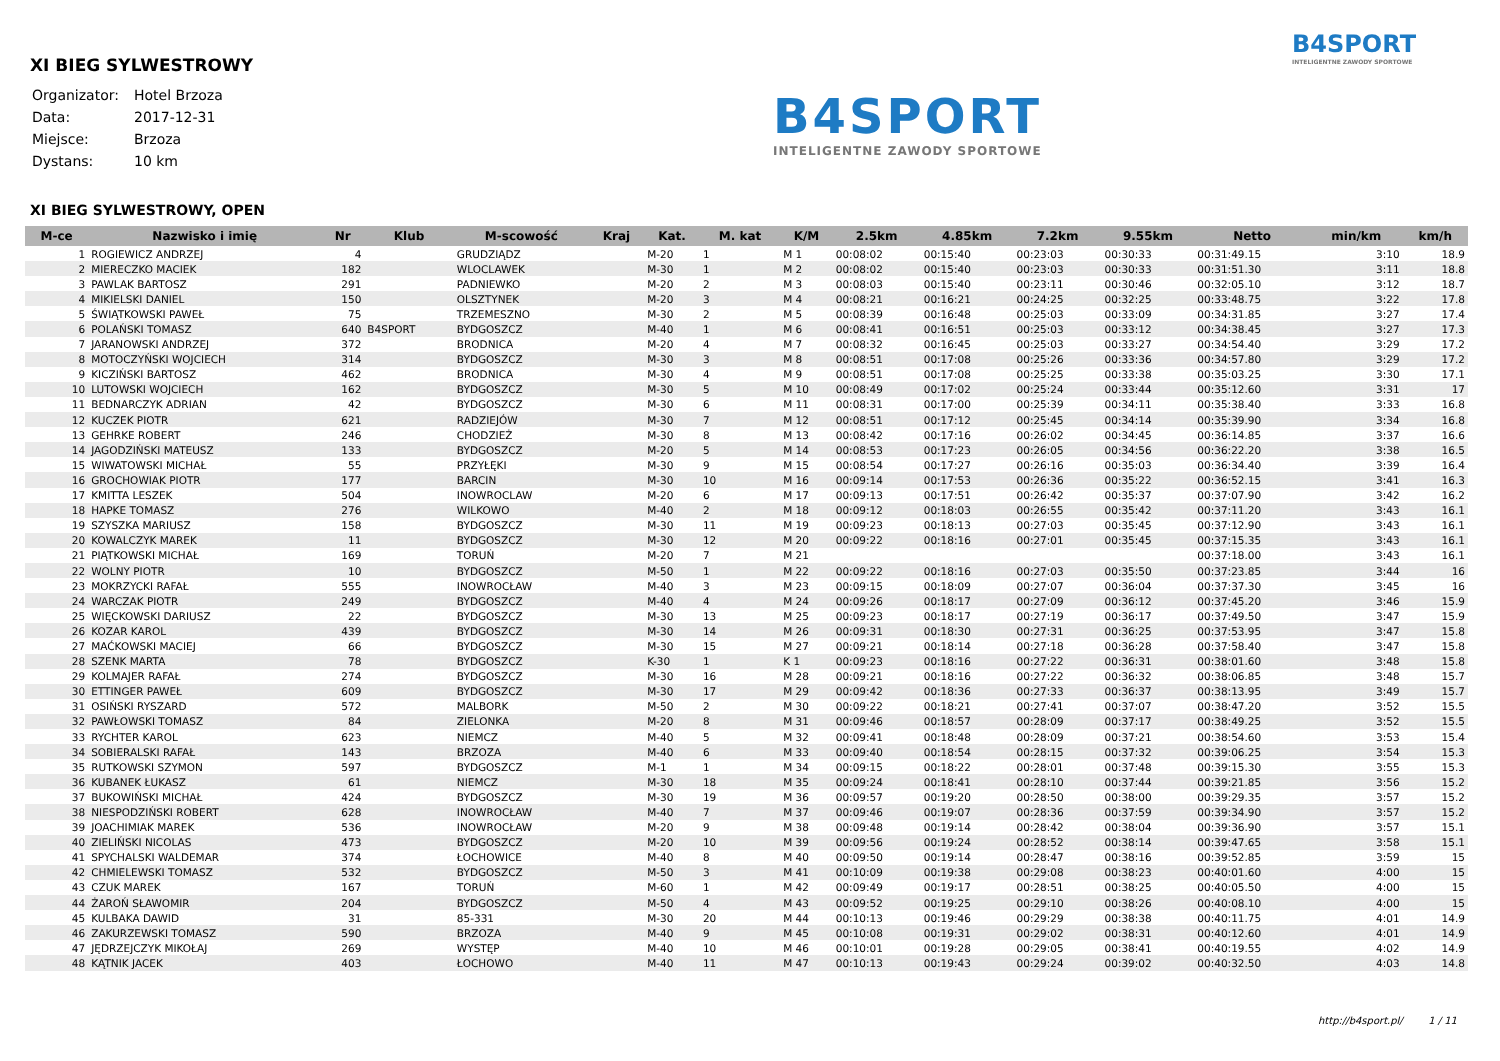XI BIEG SYLWESTROWY
| Organizator: | Hotel Brzoza |
| Data: | 2017-12-31 |
| Miejsce: | Brzoza |
| Dystans: | 10 km |
B4SPORT
INTELIGENTNE ZAWODY SPORTOWE
B4SPORT
INTELIGENTNE ZAWODY SPORTOWE
XI BIEG SYLWESTROWY, OPEN
| M-ce | Nazwisko i imię | Nr | Klub | M-scowość | Kraj | Kat. | M. kat | K/M | 2.5km | 4.85km | 7.2km | 9.55km | Netto | min/km | km/h |
| --- | --- | --- | --- | --- | --- | --- | --- | --- | --- | --- | --- | --- | --- | --- | --- |
| 1 | ROGIEWICZ ANDRZEJ | 4 | | GRUDZIĄDZ | | M-20 | 1 | M 1 | 00:08:02 | 00:15:40 | 00:23:03 | 00:30:33 | 00:31:49.15 | 3:10 | 18.9 |
| 2 | MIERECZKO MACIEK | 182 | | WLOCLAWEK | | M-30 | 1 | M 2 | 00:08:02 | 00:15:40 | 00:23:03 | 00:30:33 | 00:31:51.30 | 3:11 | 18.8 |
| 3 | PAWLAK BARTOSZ | 291 | | PADNIEWKO | | M-20 | 2 | M 3 | 00:08:03 | 00:15:40 | 00:23:11 | 00:30:46 | 00:32:05.10 | 3:12 | 18.7 |
| 4 | MIKIELSKI DANIEL | 150 | | OLSZTYNEK | | M-20 | 3 | M 4 | 00:08:21 | 00:16:21 | 00:24:25 | 00:32:25 | 00:33:48.75 | 3:22 | 17.8 |
| 5 | ŚWIĄTKOWSKI PAWEŁ | 75 | | TRZEMESZNO | | M-30 | 2 | M 5 | 00:08:39 | 00:16:48 | 00:25:03 | 00:33:09 | 00:34:31.85 | 3:27 | 17.4 |
| 6 | POLAŃSKI TOMASZ | 640 | B4SPORT | BYDGOSZCZ | | M-40 | 1 | M 6 | 00:08:41 | 00:16:51 | 00:25:03 | 00:33:12 | 00:34:38.45 | 3:27 | 17.3 |
| 7 | JARANOWSKI ANDRZEJ | 372 | | BRODNICA | | M-20 | 4 | M 7 | 00:08:32 | 00:16:45 | 00:25:03 | 00:33:27 | 00:34:54.40 | 3:29 | 17.2 |
| 8 | MOTOCZYŃSKI WOJCIECH | 314 | | BYDGOSZCZ | | M-30 | 3 | M 8 | 00:08:51 | 00:17:08 | 00:25:26 | 00:33:36 | 00:34:57.80 | 3:29 | 17.2 |
| 9 | KICZIŃSKI BARTOSZ | 462 | | BRODNICA | | M-30 | 4 | M 9 | 00:08:51 | 00:17:08 | 00:25:25 | 00:33:38 | 00:35:03.25 | 3:30 | 17.1 |
| 10 | LUTOWSKI WOJCIECH | 162 | | BYDGOSZCZ | | M-30 | 5 | M 10 | 00:08:49 | 00:17:02 | 00:25:24 | 00:33:44 | 00:35:12.60 | 3:31 | 17 |
| 11 | BEDNARCZYK ADRIAN | 42 | | BYDGOSZCZ | | M-30 | 6 | M 11 | 00:08:31 | 00:17:00 | 00:25:39 | 00:34:11 | 00:35:38.40 | 3:33 | 16.8 |
| 12 | KUCZEK PIOTR | 621 | | RADZIEJÓW | | M-30 | 7 | M 12 | 00:08:51 | 00:17:12 | 00:25:45 | 00:34:14 | 00:35:39.90 | 3:34 | 16.8 |
| 13 | GEHRKE ROBERT | 246 | | CHODZIEŻ | | M-30 | 8 | M 13 | 00:08:42 | 00:17:16 | 00:26:02 | 00:34:45 | 00:36:14.85 | 3:37 | 16.6 |
| 14 | JAGODZIŃSKI MATEUSZ | 133 | | BYDGOSZCZ | | M-20 | 5 | M 14 | 00:08:53 | 00:17:23 | 00:26:05 | 00:34:56 | 00:36:22.20 | 3:38 | 16.5 |
| 15 | WIWATOWSKI MICHAŁ | 55 | | PRZYŁĘKI | | M-30 | 9 | M 15 | 00:08:54 | 00:17:27 | 00:26:16 | 00:35:03 | 00:36:34.40 | 3:39 | 16.4 |
| 16 | GROCHOWIAK PIOTR | 177 | | BARCIN | | M-30 | 10 | M 16 | 00:09:14 | 00:17:53 | 00:26:36 | 00:35:22 | 00:36:52.15 | 3:41 | 16.3 |
| 17 | KMITTA LESZEK | 504 | | INOWROCLAW | | M-20 | 6 | M 17 | 00:09:13 | 00:17:51 | 00:26:42 | 00:35:37 | 00:37:07.90 | 3:42 | 16.2 |
| 18 | HAPKE TOMASZ | 276 | | WILKOWO | | M-40 | 2 | M 18 | 00:09:12 | 00:18:03 | 00:26:55 | 00:35:42 | 00:37:11.20 | 3:43 | 16.1 |
| 19 | SZYSZKA MARIUSZ | 158 | | BYDGOSZCZ | | M-30 | 11 | M 19 | 00:09:23 | 00:18:13 | 00:27:03 | 00:35:45 | 00:37:12.90 | 3:43 | 16.1 |
| 20 | KOWALCZYK MAREK | 11 | | BYDGOSZCZ | | M-30 | 12 | M 20 | 00:09:22 | 00:18:16 | 00:27:01 | 00:35:45 | 00:37:15.35 | 3:43 | 16.1 |
| 21 | PIĄTKOWSKI MICHAŁ | 169 | | TORUŃ | | M-20 | 7 | M 21 | | | | | 00:37:18.00 | 3:43 | 16.1 |
| 22 | WOLNY PIOTR | 10 | | BYDGOSZCZ | | M-50 | 1 | M 22 | 00:09:22 | 00:18:16 | 00:27:03 | 00:35:50 | 00:37:23.85 | 3:44 | 16 |
| 23 | MOKRZYCKI RAFAŁ | 555 | | INOWROCŁAW | | M-40 | 3 | M 23 | 00:09:15 | 00:18:09 | 00:27:07 | 00:36:04 | 00:37:37.30 | 3:45 | 16 |
| 24 | WARCZAK PIOTR | 249 | | BYDGOSZCZ | | M-40 | 4 | M 24 | 00:09:26 | 00:18:17 | 00:27:09 | 00:36:12 | 00:37:45.20 | 3:46 | 15.9 |
| 25 | WIĘCKOWSKI DARIUSZ | 22 | | BYDGOSZCZ | | M-30 | 13 | M 25 | 00:09:23 | 00:18:17 | 00:27:19 | 00:36:17 | 00:37:49.50 | 3:47 | 15.9 |
| 26 | KOZAR KAROL | 439 | | BYDGOSZCZ | | M-30 | 14 | M 26 | 00:09:31 | 00:18:30 | 00:27:31 | 00:36:25 | 00:37:53.95 | 3:47 | 15.8 |
| 27 | MAĆKOWSKI MACIEJ | 66 | | BYDGOSZCZ | | M-30 | 15 | M 27 | 00:09:21 | 00:18:14 | 00:27:18 | 00:36:28 | 00:37:58.40 | 3:47 | 15.8 |
| 28 | SZENK MARTA | 78 | | BYDGOSZCZ | | K-30 | 1 | K 1 | 00:09:23 | 00:18:16 | 00:27:22 | 00:36:31 | 00:38:01.60 | 3:48 | 15.8 |
| 29 | KOLMAJER RAFAŁ | 274 | | BYDGOSZCZ | | M-30 | 16 | M 28 | 00:09:21 | 00:18:16 | 00:27:22 | 00:36:32 | 00:38:06.85 | 3:48 | 15.7 |
| 30 | ETTINGER PAWEŁ | 609 | | BYDGOSZCZ | | M-30 | 17 | M 29 | 00:09:42 | 00:18:36 | 00:27:33 | 00:36:37 | 00:38:13.95 | 3:49 | 15.7 |
| 31 | OSIŃSKI RYSZARD | 572 | | MALBORK | | M-50 | 2 | M 30 | 00:09:22 | 00:18:21 | 00:27:41 | 00:37:07 | 00:38:47.20 | 3:52 | 15.5 |
| 32 | PAWŁOWSKI TOMASZ | 84 | | ZIELONKA | | M-20 | 8 | M 31 | 00:09:46 | 00:18:57 | 00:28:09 | 00:37:17 | 00:38:49.25 | 3:52 | 15.5 |
| 33 | RYCHTER KAROL | 623 | | NIEMCZ | | M-40 | 5 | M 32 | 00:09:41 | 00:18:48 | 00:28:09 | 00:37:21 | 00:38:54.60 | 3:53 | 15.4 |
| 34 | SOBIERALSKI RAFAŁ | 143 | | BRZOZA | | M-40 | 6 | M 33 | 00:09:40 | 00:18:54 | 00:28:15 | 00:37:32 | 00:39:06.25 | 3:54 | 15.3 |
| 35 | RUTKOWSKI SZYMON | 597 | | BYDGOSZCZ | | M-1 | 1 | M 34 | 00:09:15 | 00:18:22 | 00:28:01 | 00:37:48 | 00:39:15.30 | 3:55 | 15.3 |
| 36 | KUBANEK ŁUKASZ | 61 | | NIEMCZ | | M-30 | 18 | M 35 | 00:09:24 | 00:18:41 | 00:28:10 | 00:37:44 | 00:39:21.85 | 3:56 | 15.2 |
| 37 | BUKOWIŃSKI MICHAŁ | 424 | | BYDGOSZCZ | | M-30 | 19 | M 36 | 00:09:57 | 00:19:20 | 00:28:50 | 00:38:00 | 00:39:29.35 | 3:57 | 15.2 |
| 38 | NIESPODZIŃSKI ROBERT | 628 | | INOWROCŁAW | | M-40 | 7 | M 37 | 00:09:46 | 00:19:07 | 00:28:36 | 00:37:59 | 00:39:34.90 | 3:57 | 15.2 |
| 39 | JOACHIMIAK MAREK | 536 | | INOWROCŁAW | | M-20 | 9 | M 38 | 00:09:48 | 00:19:14 | 00:28:42 | 00:38:04 | 00:39:36.90 | 3:57 | 15.1 |
| 40 | ZIELIŃSKI NICOLAS | 473 | | BYDGOSZCZ | | M-20 | 10 | M 39 | 00:09:56 | 00:19:24 | 00:28:52 | 00:38:14 | 00:39:47.65 | 3:58 | 15.1 |
| 41 | SPYCHALSKI WALDEMAR | 374 | | ŁOCHOWICE | | M-40 | 8 | M 40 | 00:09:50 | 00:19:14 | 00:28:47 | 00:38:16 | 00:39:52.85 | 3:59 | 15 |
| 42 | CHMIELEWSKI TOMASZ | 532 | | BYDGOSZCZ | | M-50 | 3 | M 41 | 00:10:09 | 00:19:38 | 00:29:08 | 00:38:23 | 00:40:01.60 | 4:00 | 15 |
| 43 | CZUK MAREK | 167 | | TORUŃ | | M-60 | 1 | M 42 | 00:09:49 | 00:19:17 | 00:28:51 | 00:38:25 | 00:40:05.50 | 4:00 | 15 |
| 44 | ŻAROŃ SŁAWOMIR | 204 | | BYDGOSZCZ | | M-50 | 4 | M 43 | 00:09:52 | 00:19:25 | 00:29:10 | 00:38:26 | 00:40:08.10 | 4:00 | 15 |
| 45 | KULBAKA DAWID | 31 | | 85-331 | | M-30 | 20 | M 44 | 00:10:13 | 00:19:46 | 00:29:29 | 00:38:38 | 00:40:11.75 | 4:01 | 14.9 |
| 46 | ZAKURZEWSKI TOMASZ | 590 | | BRZOZA | | M-40 | 9 | M 45 | 00:10:08 | 00:19:31 | 00:29:02 | 00:38:31 | 00:40:12.60 | 4:01 | 14.9 |
| 47 | JĘDRZEJCZYK MIKOŁAJ | 269 | | WYSTĘP | | M-40 | 10 | M 46 | 00:10:01 | 00:19:28 | 00:29:05 | 00:38:41 | 00:40:19.55 | 4:02 | 14.9 |
| 48 | KĄTNIK JACEK | 403 | | ŁOCHOWO | | M-40 | 11 | M 47 | 00:10:13 | 00:19:43 | 00:29:24 | 00:39:02 | 00:40:32.50 | 4:03 | 14.8 |
http://b4sport.pl/ 1 / 11